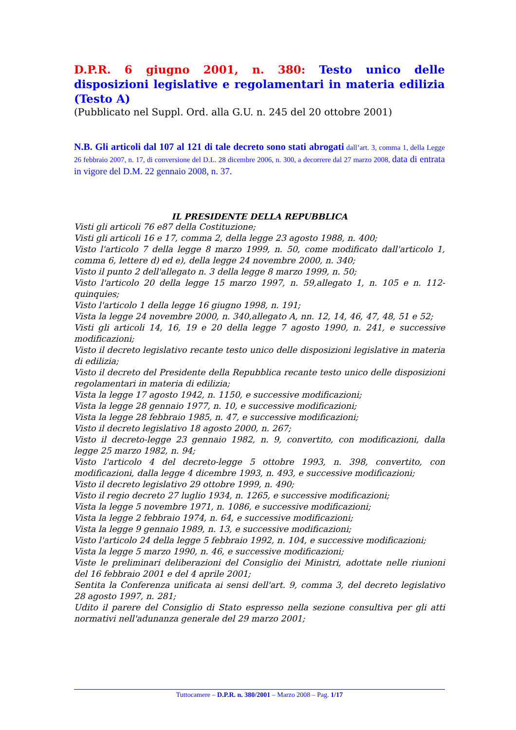D.P.R. 6 giugno 2001, n. 380: Testo unico delle disposizioni legislative e regolamentari in materia edilizia (Testo A)
(Pubblicato nel Suppl. Ord. alla G.U. n. 245 del 20 ottobre 2001)
N.B. Gli articoli dal 107 al 121 di tale decreto sono stati abrogati dall’art. 3, comma 1, della Legge 26 febbraio 2007, n. 17, di conversione del D.L. 28 dicembre 2006, n. 300, a decorrere dal 27 marzo 2008, data di entrata in vigore del D.M. 22 gennaio 2008, n. 37.
IL PRESIDENTE DELLA REPUBBLICA
Visti gli articoli 76 e87 della Costituzione;
Visti gli articoli 16 e 17, comma 2, della legge 23 agosto 1988, n. 400;
Visto l'articolo 7 della legge 8 marzo 1999, n. 50, come modificato dall'articolo 1, comma 6, lettere d) ed e), della legge 24 novembre 2000, n. 340;
Visto il punto 2 dell'allegato n. 3 della legge 8 marzo 1999, n. 50;
Visto l'articolo 20 della legge 15 marzo 1997, n. 59,allegato 1, n. 105 e n. 112-quinquies;
Visto l'articolo 1 della legge 16 giugno 1998, n. 191;
Vista la legge 24 novembre 2000, n. 340,allegato A, nn. 12, 14, 46, 47, 48, 51 e 52;
Visti gli articoli 14, 16, 19 e 20 della legge 7 agosto 1990, n. 241, e successive modificazioni;
Visto il decreto legislativo recante testo unico delle disposizioni legislative in materia di edilizia;
Visto il decreto del Presidente della Repubblica recante testo unico delle disposizioni regolamentari in materia di edilizia;
Vista la legge 17 agosto 1942, n. 1150, e successive modificazioni;
Vista la legge 28 gennaio 1977, n. 10, e successive modificazioni;
Vista la legge 28 febbraio 1985, n. 47, e successive modificazioni;
Visto il decreto legislativo 18 agosto 2000, n. 267;
Visto il decreto-legge 23 gennaio 1982, n. 9, convertito, con modificazioni, dalla legge 25 marzo 1982, n. 94;
Visto l'articolo 4 del decreto-legge 5 ottobre 1993, n. 398, convertito, con modificazioni, dalla legge 4 dicembre 1993, n. 493, e successive modificazioni;
Visto il decreto legislativo 29 ottobre 1999, n. 490;
Visto il regio decreto 27 luglio 1934, n. 1265, e successive modificazioni;
Vista la legge 5 novembre 1971, n. 1086, e successive modificazioni;
Vista la legge 2 febbraio 1974, n. 64, e successive modificazioni;
Vista la legge 9 gennaio 1989, n. 13, e successive modificazioni;
Visto l'articolo 24 della legge 5 febbraio 1992, n. 104, e successive modificazioni;
Vista la legge 5 marzo 1990, n. 46, e successive modificazioni;
Viste le preliminari deliberazioni del Consiglio dei Ministri, adottate nelle riunioni del 16 febbraio 2001 e del 4 aprile 2001;
Sentita la Conferenza unificata ai sensi dell'art. 9, comma 3, del decreto legislativo 28 agosto 1997, n. 281;
Udito il parere del Consiglio di Stato espresso nella sezione consultiva per gli atti normativi nell'adunanza generale del 29 marzo 2001;
Tuttocamere – D.P.R. n. 380/2001 – Marzo 2008 – Pag. 1/17